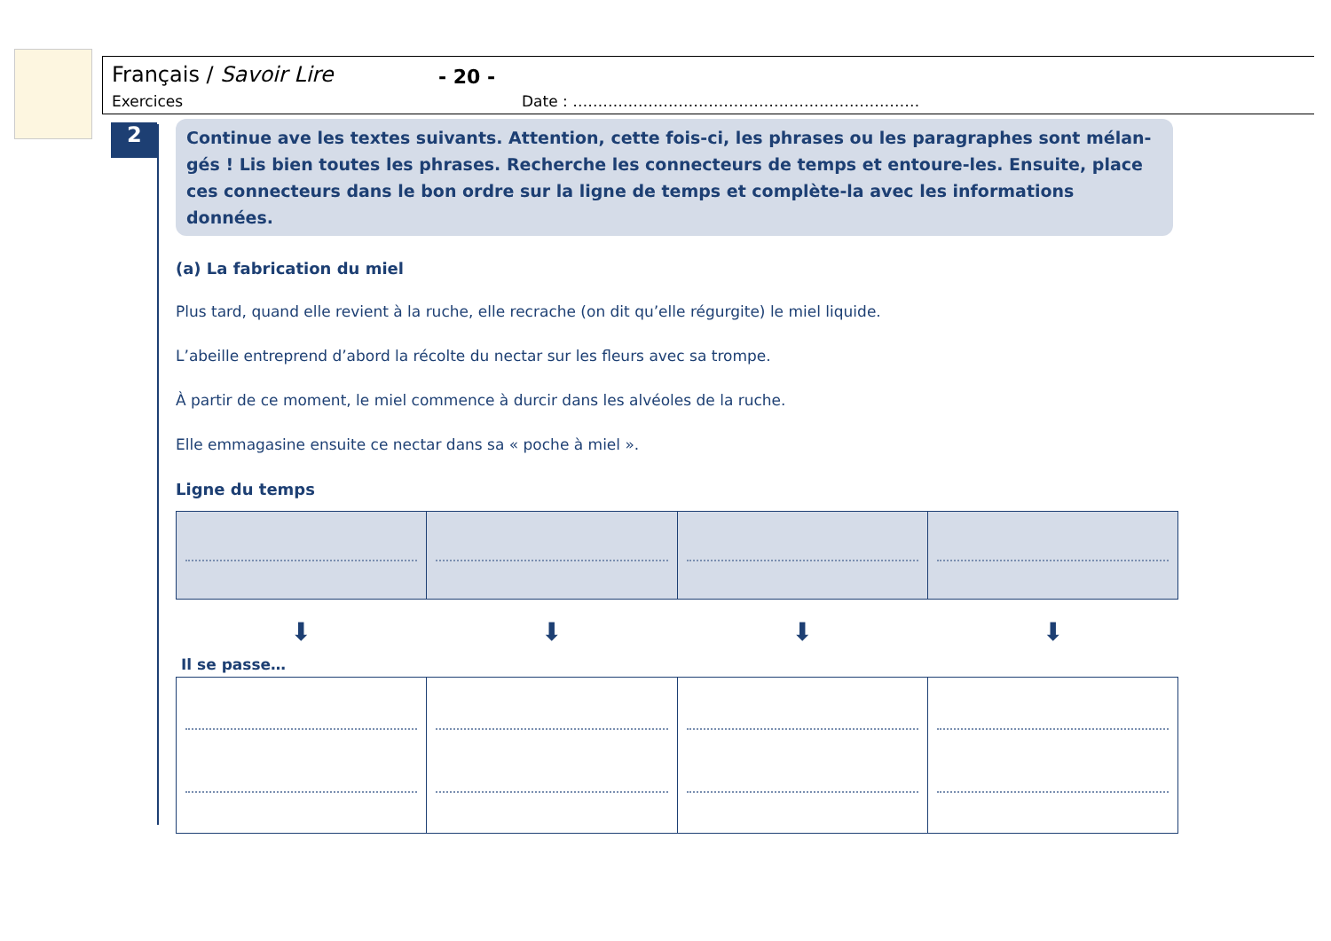Français / Savoir Lire - 20 -
Exercices Date : ……………………………………………………………
2
Continue ave les textes suivants. Attention, cette fois-ci, les phrases ou les paragraphes sont mélan-gés ! Lis bien toutes les phrases. Recherche les connecteurs de temps et entoure-les. Ensuite, place ces connecteurs dans le bon ordre sur la ligne de temps et complète-la avec les informations données.
(a) La fabrication du miel
Plus tard, quand elle revient à la ruche, elle recrache (on dit qu’elle régurgite) le miel liquide.
L’abeille entreprend d’abord la récolte du nectar sur les fleurs avec sa trompe.
À partir de ce moment, le miel commence à durcir dans les alvéoles de la ruche.
Elle emmagasine ensuite ce nectar dans sa « poche à miel ».
Ligne du temps
⬇ ⬇ ⬇ ⬇
Il se passe…